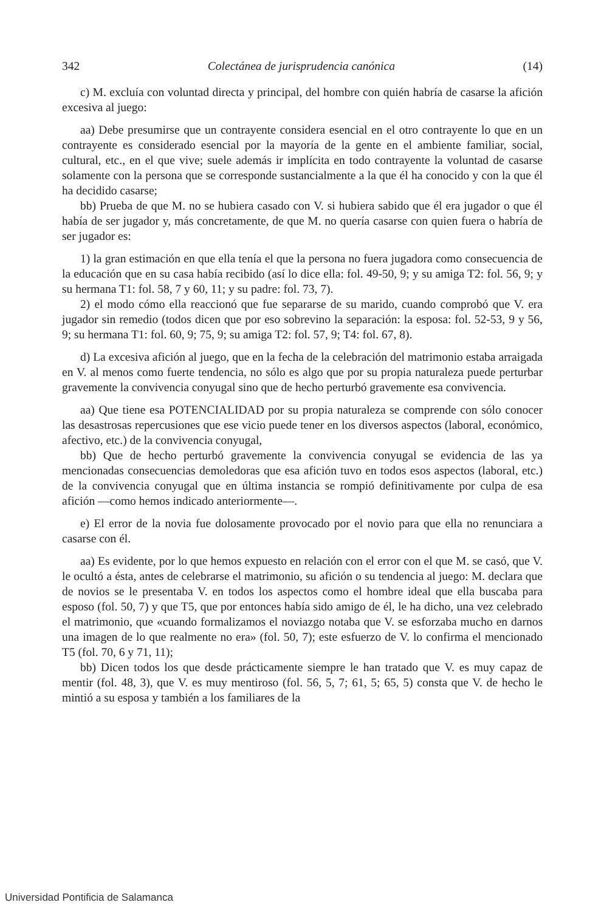342 Colectánea de jurisprudencia canónica (14)
c) M. excluía con voluntad directa y principal, del hombre con quién habría de casarse la afición excesiva al juego:
aa) Debe presumirse que un contrayente considera esencial en el otro contrayente lo que en un contrayente es considerado esencial por la mayoría de la gente en el ambiente familiar, social, cultural, etc., en el que vive; suele además ir implícita en todo contrayente la voluntad de casarse solamente con la persona que se corresponde sustancialmente a la que él ha conocido y con la que él ha decidido casarse;
bb) Prueba de que M. no se hubiera casado con V. si hubiera sabido que él era jugador o que él había de ser jugador y, más concretamente, de que M. no quería casarse con quien fuera o habría de ser jugador es:
1) la gran estimación en que ella tenía el que la persona no fuera jugadora como consecuencia de la educación que en su casa había recibido (así lo dice ella: fol. 49-50, 9; y su amiga T2: fol. 56, 9; y su hermana T1: fol. 58, 7 y 60, 11; y su padre: fol. 73, 7).
2) el modo cómo ella reaccionó que fue separarse de su marido, cuando comprobó que V. era jugador sin remedio (todos dicen que por eso sobrevino la separación: la esposa: fol. 52-53, 9 y 56, 9; su hermana T1: fol. 60, 9; 75, 9; su amiga T2: fol. 57, 9; T4: fol. 67, 8).
d) La excesiva afición al juego, que en la fecha de la celebración del matrimonio estaba arraigada en V. al menos como fuerte tendencia, no sólo es algo que por su propia naturaleza puede perturbar gravemente la convivencia conyugal sino que de hecho perturbó gravemente esa convivencia.
aa) Que tiene esa POTENCIALIDAD por su propia naturaleza se comprende con sólo conocer las desastrosas repercusiones que ese vicio puede tener en los diversos aspectos (laboral, económico, afectivo, etc.) de la convivencia conyugal,
bb) Que de hecho perturbó gravemente la convivencia conyugal se evidencia de las ya mencionadas consecuencias demoledoras que esa afición tuvo en todos esos aspectos (laboral, etc.) de la convivencia conyugal que en última instancia se rompió definitivamente por culpa de esa afición —como hemos indicado anteriormente—.
e) El error de la novia fue dolosamente provocado por el novio para que ella no renunciara a casarse con él.
aa) Es evidente, por lo que hemos expuesto en relación con el error con el que M. se casó, que V. le ocultó a ésta, antes de celebrarse el matrimonio, su afición o su tendencia al juego: M. declara que de novios se le presentaba V. en todos los aspectos como el hombre ideal que ella buscaba para esposo (fol. 50, 7) y que T5, que por entonces había sido amigo de él, le ha dicho, una vez celebrado el matrimonio, que «cuando formalizamos el noviazgo notaba que V. se esforzaba mucho en darnos una imagen de lo que realmente no era» (fol. 50, 7); este esfuerzo de V. lo confirma el mencionado T5 (fol. 70, 6 y 71, 11);
bb) Dicen todos los que desde prácticamente siempre le han tratado que V. es muy capaz de mentir (fol. 48, 3), que V. es muy mentiroso (fol. 56, 5, 7; 61, 5; 65, 5) consta que V. de hecho le mintió a su esposa y también a los familiares de la
Universidad Pontificia de Salamanca